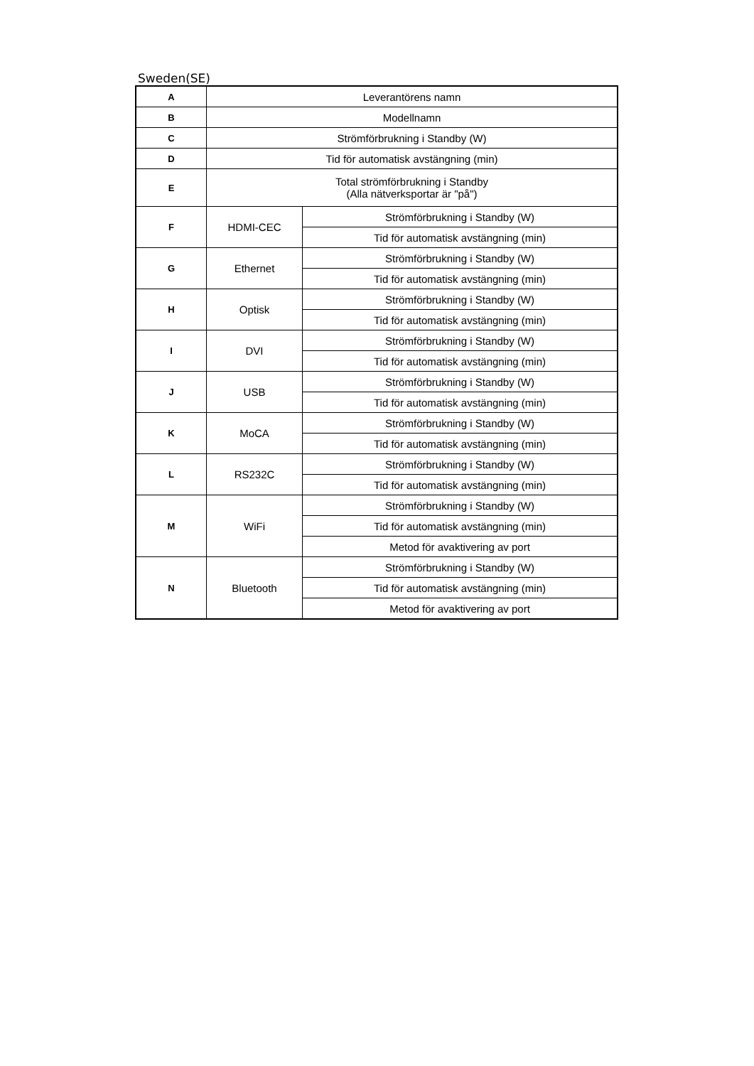Sweden(SE)
| A | Leverantörens namn | |
| B | Modellnamn | |
| C | Strömförbrukning i Standby (W) | |
| D | Tid för automatisk avstängning (min) | |
| E | Total strömförbrukning i Standby (Alla nätverksportar är "på") | |
| F | HDMI-CEC | Strömförbrukning i Standby (W) |
| | | Tid för automatisk avstängning (min) |
| G | Ethernet | Strömförbrukning i Standby (W) |
| | | Tid för automatisk avstängning (min) |
| H | Optisk | Strömförbrukning i Standby (W) |
| | | Tid för automatisk avstängning (min) |
| I | DVI | Strömförbrukning i Standby (W) |
| | | Tid för automatisk avstängning (min) |
| J | USB | Strömförbrukning i Standby (W) |
| | | Tid för automatisk avstängning (min) |
| K | MoCA | Strömförbrukning i Standby (W) |
| | | Tid för automatisk avstängning (min) |
| L | RS232C | Strömförbrukning i Standby (W) |
| | | Tid för automatisk avstängning (min) |
| M | WiFi | Strömförbrukning i Standby (W) |
| | | Tid för automatisk avstängning (min) |
| | | Metod för avaktivering av port |
| N | Bluetooth | Strömförbrukning i Standby (W) |
| | | Tid för automatisk avstängning (min) |
| | | Metod för avaktivering av port |